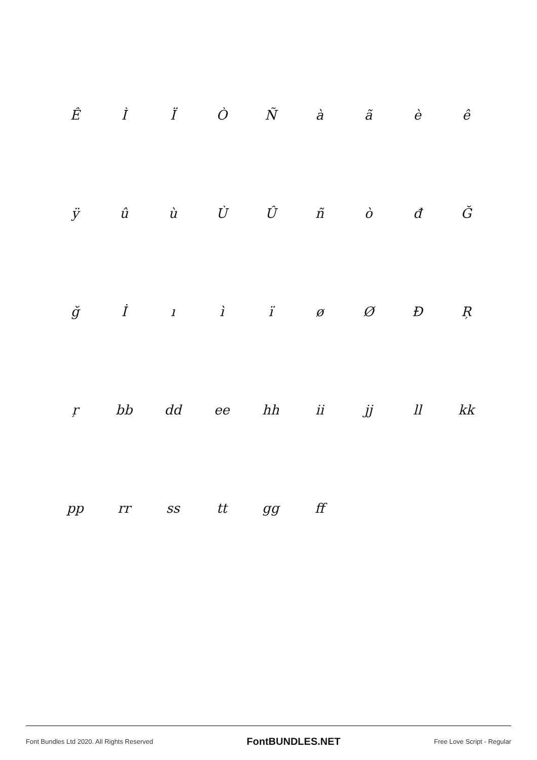ÊÌÏÒÑàãèê
ÿûùÙÛñòđĞ
ğİıìïøØĐŖ
ŗbb dd ee hh ii jj ll kk
pp rr ss tt gg ff
Font Bundles Ltd 2020. All Rights Reserved FontBUNDLES.NET Free Love Script - Regular